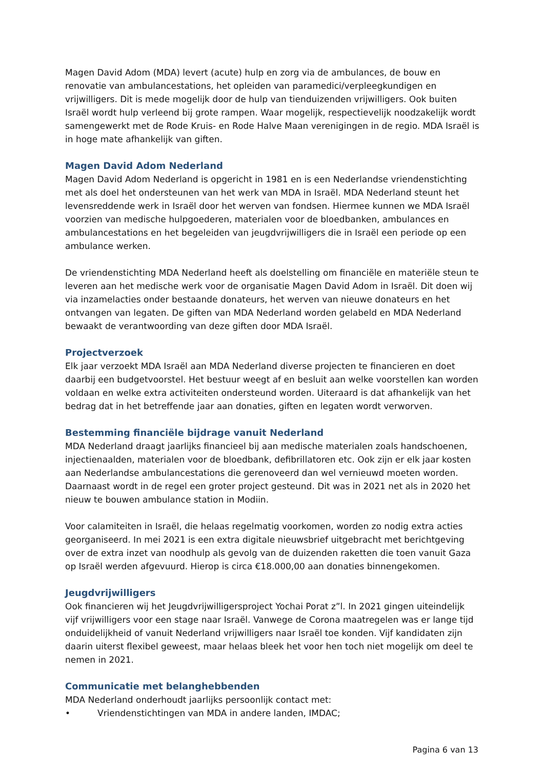Magen David Adom (MDA) levert (acute) hulp en zorg via de ambulances, de bouw en renovatie van ambulancestations, het opleiden van paramedici/verpleegkundigen en vrijwilligers. Dit is mede mogelijk door de hulp van tienduizenden vrijwilligers. Ook buiten Israël wordt hulp verleend bij grote rampen. Waar mogelijk, respectievelijk noodzakelijk wordt samengewerkt met de Rode Kruis- en Rode Halve Maan verenigingen in de regio. MDA Israël is in hoge mate afhankelijk van giften.
Magen David Adom Nederland
Magen David Adom Nederland is opgericht in 1981 en is een Nederlandse vriendenstichting met als doel het ondersteunen van het werk van MDA in Israël. MDA Nederland steunt het levensreddende werk in Israël door het werven van fondsen. Hiermee kunnen we MDA Israël voorzien van medische hulpgoederen, materialen voor de bloedbanken, ambulances en ambulancestations en het begeleiden van jeugdvrijwilligers die in Israël een periode op een ambulance werken.
De vriendenstichting MDA Nederland heeft als doelstelling om financiële en materiële steun te leveren aan het medische werk voor de organisatie Magen David Adom in Israël. Dit doen wij via inzamelacties onder bestaande donateurs, het werven van nieuwe donateurs en het ontvangen van legaten. De giften van MDA Nederland worden gelabeld en MDA Nederland bewaakt de verantwoording van deze giften door MDA Israël.
Projectverzoek
Elk jaar verzoekt MDA Israël aan MDA Nederland diverse projecten te financieren en doet daarbij een budgetvoorstel. Het bestuur weegt af en besluit aan welke voorstellen kan worden voldaan en welke extra activiteiten ondersteund worden. Uiteraard is dat afhankelijk van het bedrag dat in het betreffende jaar aan donaties, giften en legaten wordt verworven.
Bestemming financiële bijdrage vanuit Nederland
MDA Nederland draagt jaarlijks financieel bij aan medische materialen zoals handschoenen, injectienaalden, materialen voor de bloedbank, defibrillatoren etc. Ook zijn er elk jaar kosten aan Nederlandse ambulancestations die gerenoveerd dan wel vernieuwd moeten worden. Daarnaast wordt in de regel een groter project gesteund. Dit was in 2021 net als in 2020 het nieuw te bouwen ambulance station in Modiin.
Voor calamiteiten in Israël, die helaas regelmatig voorkomen, worden zo nodig extra acties georganiseerd. In mei 2021 is een extra digitale nieuwsbrief uitgebracht met berichtgeving over de extra inzet van noodhulp als gevolg van de duizenden raketten die toen vanuit Gaza op Israël werden afgevuurd. Hierop is circa €18.000,00 aan donaties binnengekomen.
Jeugdvrijwilligers
Ook financieren wij het Jeugdvrijwilligersproject Yochai Porat z”l. In 2021 gingen uiteindelijk vijf vrijwilligers voor een stage naar Israël. Vanwege de Corona maatregelen was er lange tijd onduidelijkheid of vanuit Nederland vrijwilligers naar Israël toe konden. Vijf kandidaten zijn daarin uiterst flexibel geweest, maar helaas bleek het voor hen toch niet mogelijk om deel te nemen in 2021.
Communicatie met belanghebbenden
MDA Nederland onderhoudt jaarlijks persoonlijk contact met:
• Vriendenstichtingen van MDA in andere landen, IMDAC;
Pagina 6 van 13